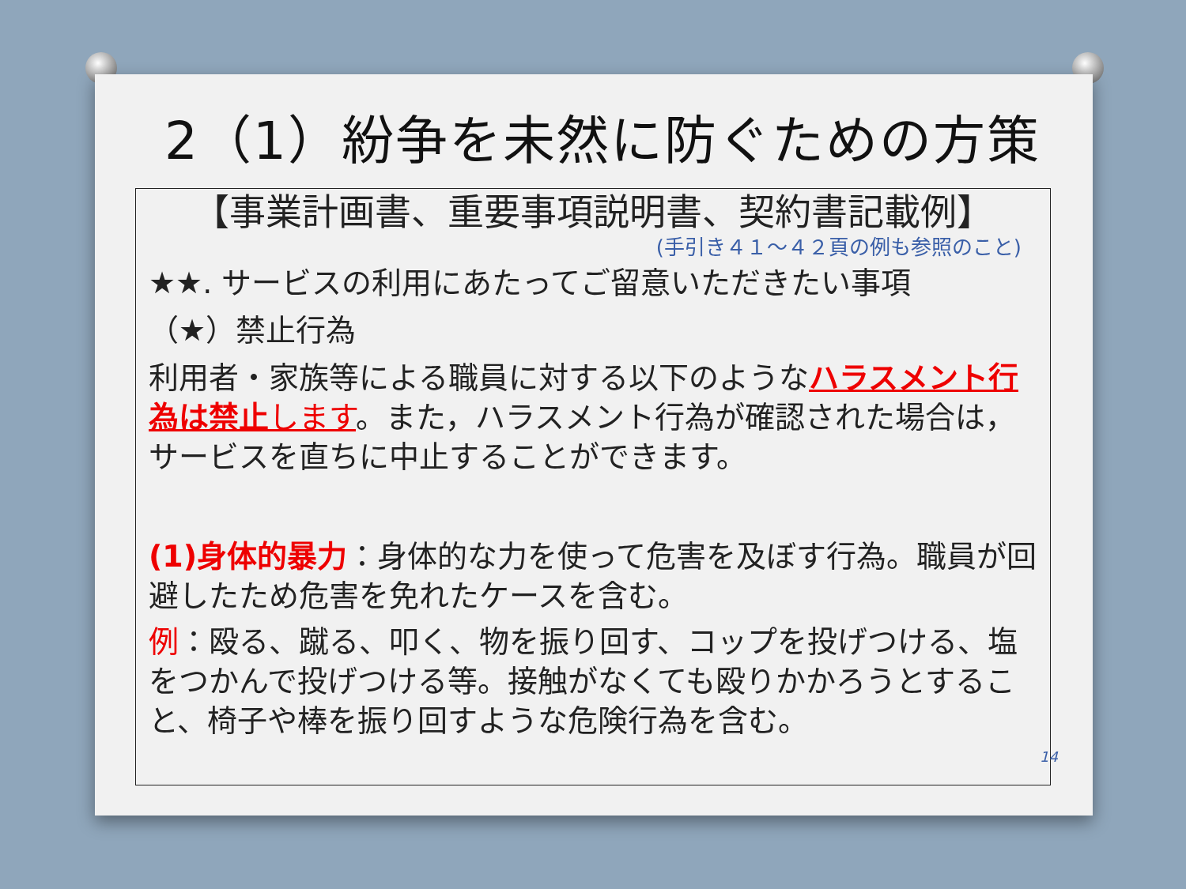2（1）紛争を未然に防ぐための方策
【事業計画書、重要事項説明書、契約書記載例】
(手引き４１～４２頁の例も参照のこと)
★★. サービスの利用にあたってご留意いただきたい事項
（★）禁止行為
利用者・家族等による職員に対する以下のようなハラスメント行為は禁止 します。また，ハラスメント行為が確認された場合は，サービスを直ちに中止することができます。
(1)身体的暴力：身体的な力を使って危害を及ぼす行為。職員が回避したため危害を免れたケースを含む。
例：殴る、蹴る、叩く、物を振り回す、コップを投げつける、塩をつかんで投げつける等。接触がなくても殴りかかろうとすること、椅子や棒を振り回すような危険行為を含む。
14